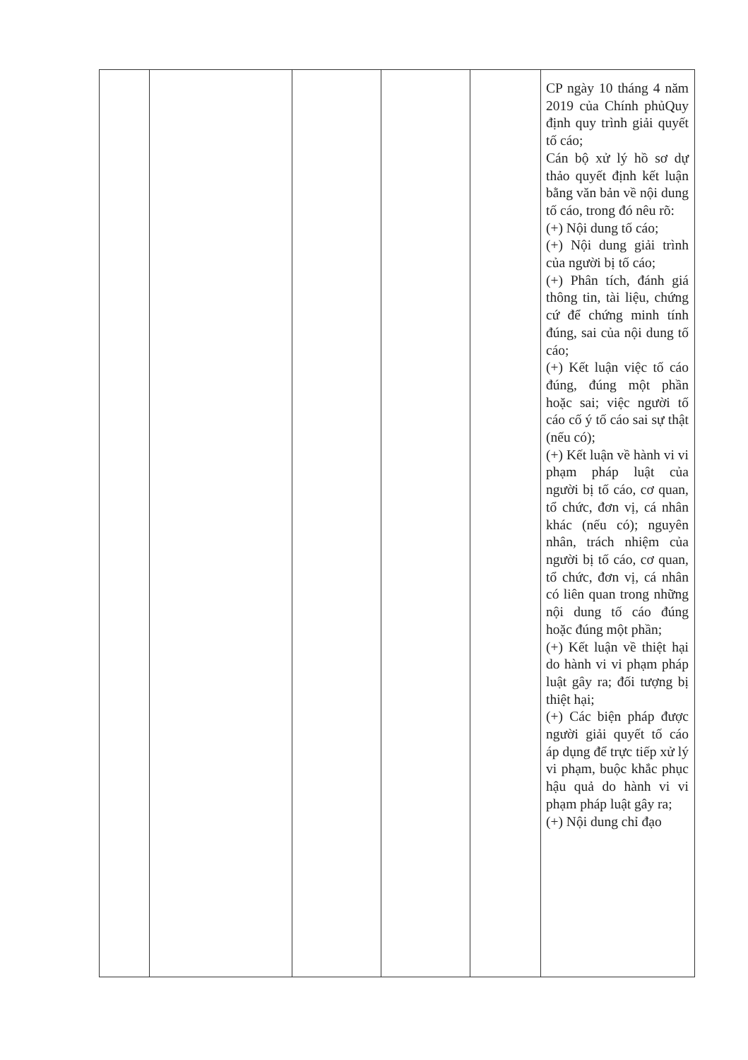| | | | | | CP ngày 10 tháng 4 năm 2019 của Chính phủQuy định quy trình giải quyết tố cáo; Cán bộ xử lý hồ sơ dự thảo quyết định kết luận bằng văn bản về nội dung tố cáo, trong đó nêu rõ: (+) Nội dung tố cáo; (+) Nội dung giải trình của người bị tố cáo; (+) Phân tích, đánh giá thông tin, tài liệu, chứng cứ để chứng minh tính đúng, sai của nội dung tố cáo; (+) Kết luận việc tố cáo đúng, đúng một phần hoặc sai; việc người tố cáo cố ý tố cáo sai sự thật (nếu có); (+) Kết luận về hành vi vi phạm pháp luật của người bị tố cáo, cơ quan, tổ chức, đơn vị, cá nhân khác (nếu có); nguyên nhân, trách nhiệm của người bị tố cáo, cơ quan, tổ chức, đơn vị, cá nhân có liên quan trong những nội dung tố cáo đúng hoặc đúng một phần; (+) Kết luận về thiệt hại do hành vi vi phạm pháp luật gây ra; đối tượng bị thiệt hại; (+) Các biện pháp được người giải quyết tố cáo áp dụng để trực tiếp xử lý vi phạm, buộc khắc phục hậu quả do hành vi vi phạm pháp luật gây ra; (+) Nội dung chỉ đạo |